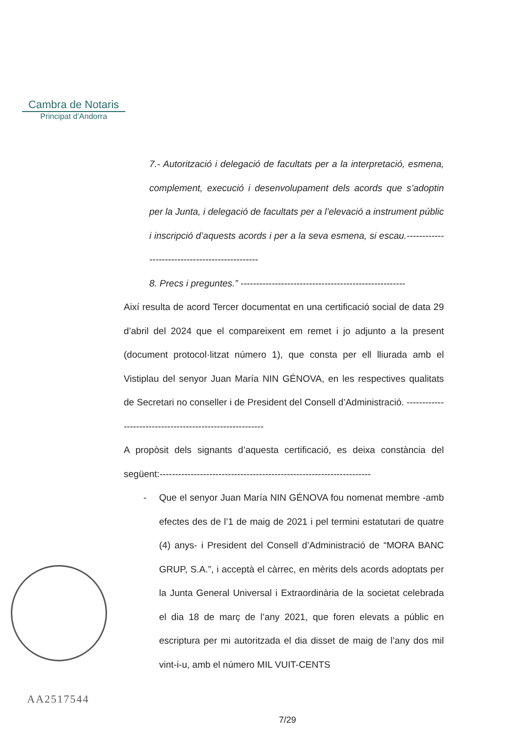Cambra de Notaris
Principat d’Andorra
7.- Autorització i delegació de facultats per a la interpretació, esmena, complement, execució i desenvolupament dels acords que s’adoptin per la Junta, i delegació de facultats per a l’elevació a instrument públic i inscripció d’aquests acords i per a la seva esmena, si escau.-----------------------------------------------
8. Precs i preguntes.” -----------------------------------------------------
Així resulta de acord Tercer documentat en una certificació social de data 29 d’abril del 2024 que el compareixent em remet i jo adjunto a la present (document protocol·litzat número 1), que consta per ell lliurada amb el Vistiplau del senyor Juan María NIN GÉNOVA, en les respectives qualitats de Secretari no conseller i de President del Consell d’Administració. ---------------------------------------------------------
A propòsit dels signants d’aquesta certificació, es deixa constància del següent:--------------------------------------------------------------------
- Que el senyor Juan María NIN GÉNOVA fou nomenat membre -amb efectes des de l’1 de maig de 2021 i pel termini estatutari de quatre (4) anys- i President del Consell d’Administració de “MORA BANC GRUP, S.A.”, i acceptà el càrrec, en mèrits dels acords adoptats per la Junta General Universal i Extraordinària de la societat celebrada el dia 18 de març de l’any 2021, que foren elevats a públic en escriptura per mi autoritzada el dia disset de maig de l’any dos mil vint-i-u, amb el número MIL VUIT-CENTS
AA2517544
7/29